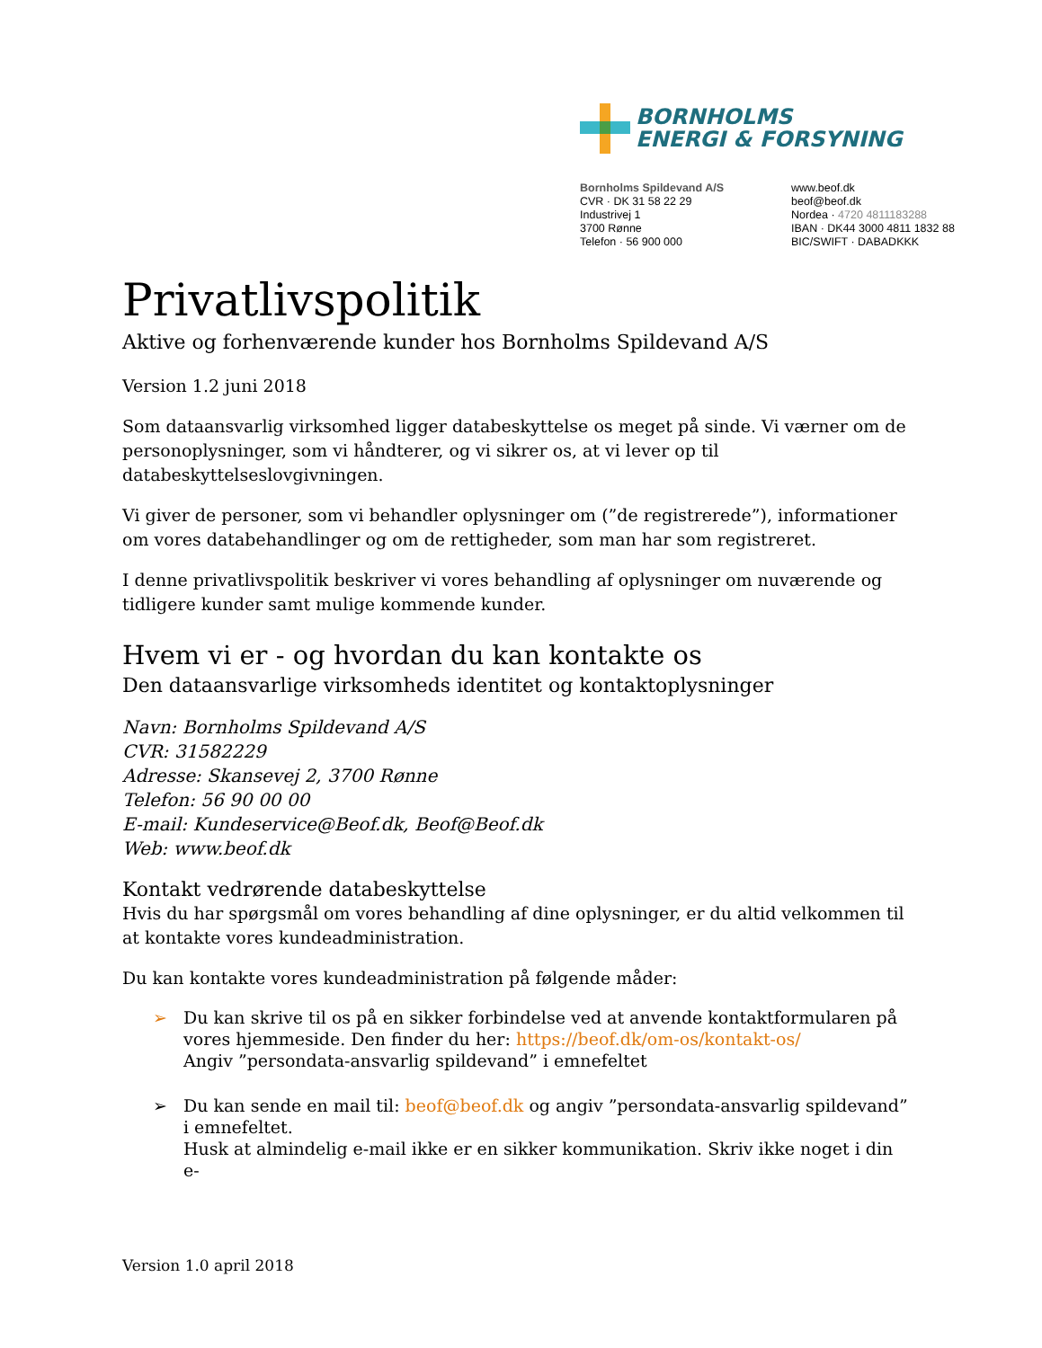BORNHOLMS
ENERGI & FORSYNING
Bornholms Spildevand A/S
CVR · DK 31 58 22 29
Industrivej 1
3700 Rønne
Telefon · 56 900 000
www.beof.dk
beof@beof.dk
Nordea · 4720 4811183288
IBAN · DK44 3000 4811 1832 88
BIC/SWIFT · DABADKKK
Privatlivspolitik
Aktive og forhenværende kunder hos Bornholms Spildevand A/S
Version 1.2 juni 2018
Som dataansvarlig virksomhed ligger databeskyttelse os meget på sinde. Vi værner om de personoplysninger, som vi håndterer, og vi sikrer os, at vi lever op til databeskyttelseslovgivningen.
Vi giver de personer, som vi behandler oplysninger om (”de registrerede”), informationer om vores databehandlinger og om de rettigheder, som man har som registreret.
I denne privatlivspolitik beskriver vi vores behandling af oplysninger om nuværende og tidligere kunder samt mulige kommende kunder.
Hvem vi er - og hvordan du kan kontakte os
Den dataansvarlige virksomheds identitet og kontaktoplysninger
Navn: Bornholms Spildevand A/S
CVR: 31582229
Adresse: Skansevej 2, 3700 Rønne
Telefon: 56 90 00 00
E-mail: Kundeservice@Beof.dk, Beof@Beof.dk
Web: www.beof.dk
Kontakt vedrørende databeskyttelse
Hvis du har spørgsmål om vores behandling af dine oplysninger, er du altid velkommen til at kontakte vores kundeadministration.
Du kan kontakte vores kundeadministration på følgende måder:
➢ Du kan skrive til os på en sikker forbindelse ved at anvende kontaktformularen på vores hjemmeside. Den finder du her: https://beof.dk/om-os/kontakt-os/
Angiv ”persondata-ansvarlig spildevand” i emnefeltet
➢ Du kan sende en mail til: beof@beof.dk og angiv ”persondata-ansvarlig spildevand” i emnefeltet.
Husk at almindelig e-mail ikke er en sikker kommunikation. Skriv ikke noget i din e-
Version 1.0 april 2018